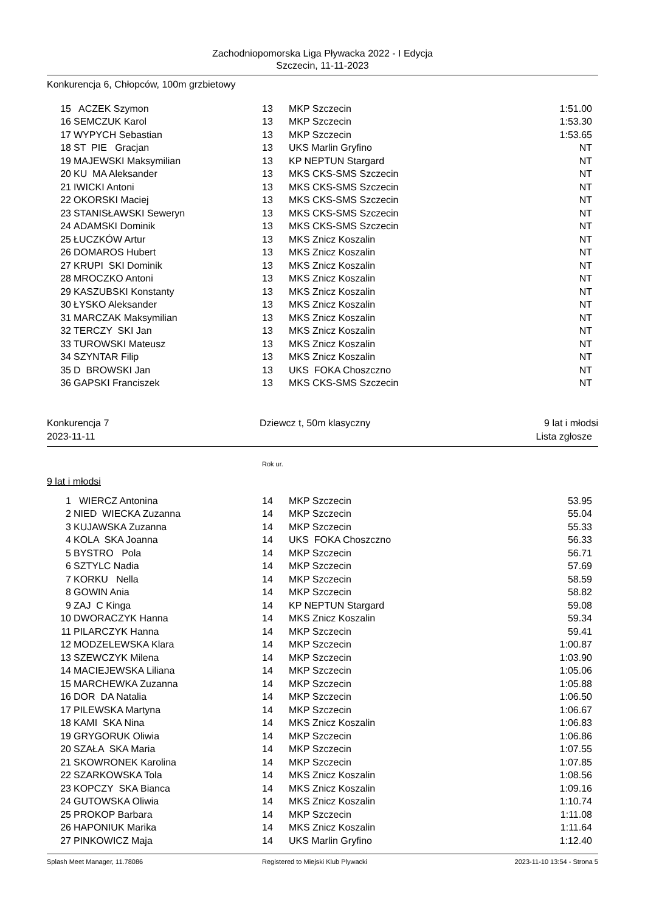Zachodniopomorska Liga Pływacka 2022 - I Edycja
Szczecin, 11-11-2023
Konkurencja 6, Chłopców, 100m grzbietowy
| 15 | ACZEK Szymon | 13 | MKP Szczecin | 1:51.00 |
| 16 | SEMCZUK Karol | 13 | MKP Szczecin | 1:53.30 |
| 17 | WYPYCH Sebastian | 13 | MKP Szczecin | 1:53.65 |
| 18 | ST PIE Gracjan | 13 | UKS Marlin Gryfino | NT |
| 19 | MAJEWSKI Maksymilian | 13 | KP NEPTUN Stargard | NT |
| 20 | KU MA Aleksander | 13 | MKS CKS-SMS Szczecin | NT |
| 21 | IWICKI Antoni | 13 | MKS CKS-SMS Szczecin | NT |
| 22 | OKORSKI Maciej | 13 | MKS CKS-SMS Szczecin | NT |
| 23 | STANISŁAWSKI Seweryn | 13 | MKS CKS-SMS Szczecin | NT |
| 24 | ADAMSKI Dominik | 13 | MKS CKS-SMS Szczecin | NT |
| 25 | ŁUCZKÓW Artur | 13 | MKS Znicz Koszalin | NT |
| 26 | DOMAROS Hubert | 13 | MKS Znicz Koszalin | NT |
| 27 | KRUPI SKI Dominik | 13 | MKS Znicz Koszalin | NT |
| 28 | MROCZKO Antoni | 13 | MKS Znicz Koszalin | NT |
| 29 | KASZUBSKI Konstanty | 13 | MKS Znicz Koszalin | NT |
| 30 | ŁYSKO Aleksander | 13 | MKS Znicz Koszalin | NT |
| 31 | MARCZAK Maksymilian | 13 | MKS Znicz Koszalin | NT |
| 32 | TERCZY SKI Jan | 13 | MKS Znicz Koszalin | NT |
| 33 | TUROWSKI Mateusz | 13 | MKS Znicz Koszalin | NT |
| 34 | SZYNTAR Filip | 13 | MKS Znicz Koszalin | NT |
| 35 | D BROWSKI Jan | 13 | UKS FOKA Choszczno | NT |
| 36 | GAPSKI Franciszek | 13 | MKS CKS-SMS Szczecin | NT |
Konkurencja 7 Dziewcz t, 50m klasyczny 9 lat i młodsi
2023-11-11 Lista zgłosze
Rok ur.
9 lat i młodsi
| 1 | WIERCZ Antonina | 14 | MKP Szczecin | 53.95 |
| 2 | NIED WIECKA Zuzanna | 14 | MKP Szczecin | 55.04 |
| 3 | KUJAWSKA Zuzanna | 14 | MKP Szczecin | 55.33 |
| 4 | KOLA SKA Joanna | 14 | UKS FOKA Choszczno | 56.33 |
| 5 | BYSTRO Pola | 14 | MKP Szczecin | 56.71 |
| 6 | SZTYLC Nadia | 14 | MKP Szczecin | 57.69 |
| 7 | KORKU Nella | 14 | MKP Szczecin | 58.59 |
| 8 | GOWIN Ania | 14 | MKP Szczecin | 58.82 |
| 9 | ZAJ C Kinga | 14 | KP NEPTUN Stargard | 59.08 |
| 10 | DWORACZYK Hanna | 14 | MKS Znicz Koszalin | 59.34 |
| 11 | PILARCZYK Hanna | 14 | MKP Szczecin | 59.41 |
| 12 | MODZELEWSKA Klara | 14 | MKP Szczecin | 1:00.87 |
| 13 | SZEWCZYK Milena | 14 | MKP Szczecin | 1:03.90 |
| 14 | MACIEJEWSKA Liliana | 14 | MKP Szczecin | 1:05.06 |
| 15 | MARCHEWKA Zuzanna | 14 | MKP Szczecin | 1:05.88 |
| 16 | DOR DA Natalia | 14 | MKP Szczecin | 1:06.50 |
| 17 | PILEWSKA Martyna | 14 | MKP Szczecin | 1:06.67 |
| 18 | KAMI SKA Nina | 14 | MKS Znicz Koszalin | 1:06.83 |
| 19 | GRYGORUK Oliwia | 14 | MKP Szczecin | 1:06.86 |
| 20 | SZAŁA SKA Maria | 14 | MKP Szczecin | 1:07.55 |
| 21 | SKOWRONEK Karolina | 14 | MKP Szczecin | 1:07.85 |
| 22 | SZARKOWSKA Tola | 14 | MKS Znicz Koszalin | 1:08.56 |
| 23 | KOPCZY SKA Bianca | 14 | MKS Znicz Koszalin | 1:09.16 |
| 24 | GUTOWSKA Oliwia | 14 | MKS Znicz Koszalin | 1:10.74 |
| 25 | PROKOP Barbara | 14 | MKP Szczecin | 1:11.08 |
| 26 | HAPONIUK Marika | 14 | MKS Znicz Koszalin | 1:11.64 |
| 27 | PINKOWICZ Maja | 14 | UKS Marlin Gryfino | 1:12.40 |
Splash Meet Manager, 11.78086 Registered to Miejski Klub Plywacki 2023-11-10 13:54 - Strona 5